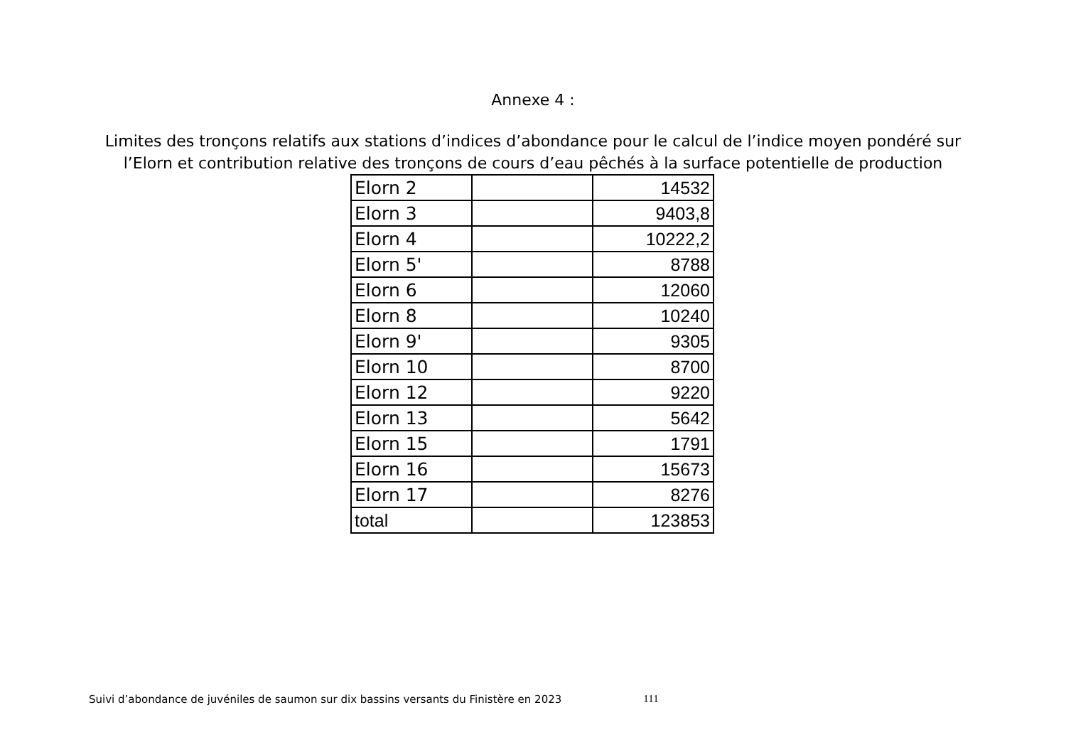Annexe 4 :
Limites des tronçons relatifs aux stations d’indices d’abondance pour le calcul de l’indice moyen pondéré sur l’Elorn et contribution relative des tronçons de cours d’eau pêchés à la surface potentielle de production
| Elorn 2 | | 14532 |
| Elorn 3 | | 9403,8 |
| Elorn 4 | | 10222,2 |
| Elorn 5' | | 8788 |
| Elorn 6 | | 12060 |
| Elorn 8 | | 10240 |
| Elorn 9' | | 9305 |
| Elorn 10 | | 8700 |
| Elorn 12 | | 9220 |
| Elorn 13 | | 5642 |
| Elorn 15 | | 1791 |
| Elorn 16 | | 15673 |
| Elorn 17 | | 8276 |
| total | | 123853 |
Suivi d’abondance de juvéniles de saumon sur dix bassins versants du Finistère en 2023 111